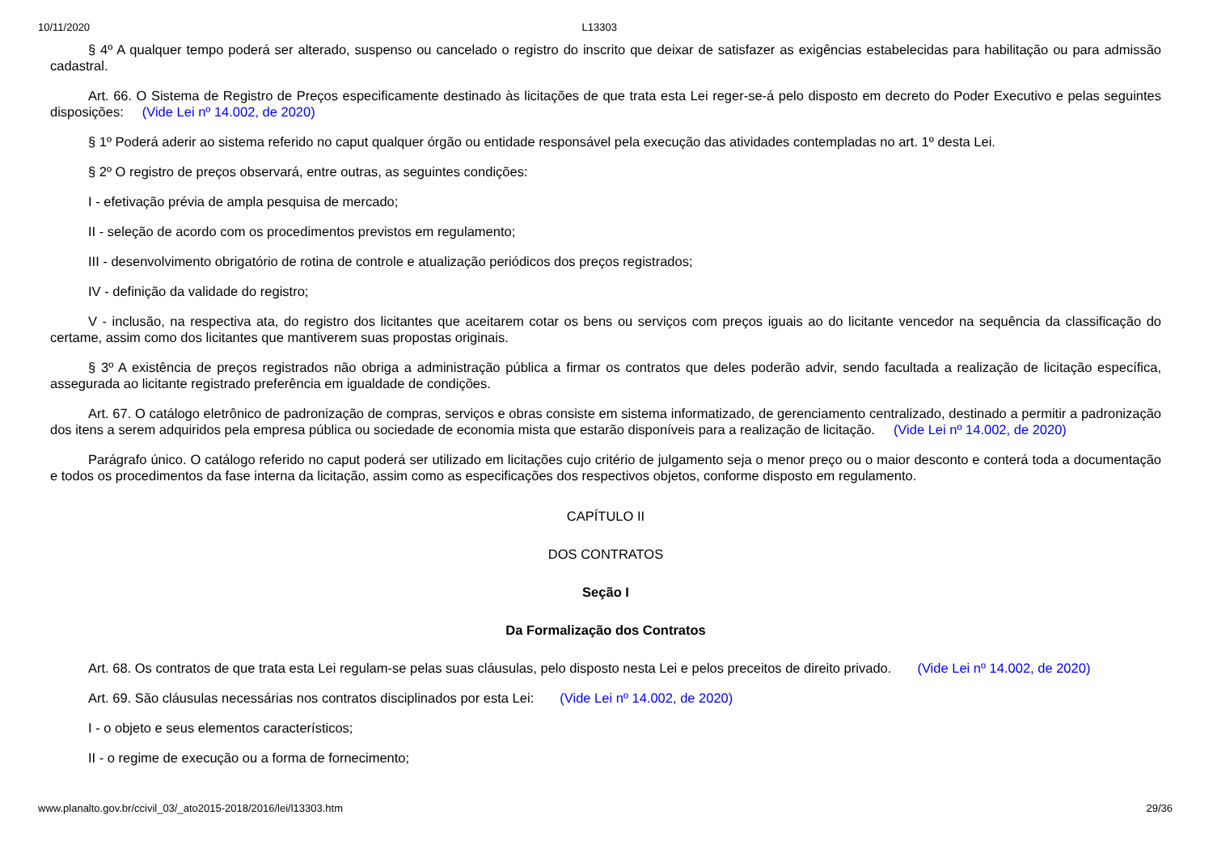10/11/2020 L13303
§ 4º A qualquer tempo poderá ser alterado, suspenso ou cancelado o registro do inscrito que deixar de satisfazer as exigências estabelecidas para habilitação ou para admissão cadastral.
Art. 66. O Sistema de Registro de Preços especificamente destinado às licitações de que trata esta Lei reger-se-á pelo disposto em decreto do Poder Executivo e pelas seguintes disposições: (Vide Lei nº 14.002, de 2020)
§ 1º Poderá aderir ao sistema referido no caput qualquer órgão ou entidade responsável pela execução das atividades contempladas no art. 1º desta Lei.
§ 2º O registro de preços observará, entre outras, as seguintes condições:
I - efetivação prévia de ampla pesquisa de mercado;
II - seleção de acordo com os procedimentos previstos em regulamento;
III - desenvolvimento obrigatório de rotina de controle e atualização periódicos dos preços registrados;
IV - definição da validade do registro;
V - inclusão, na respectiva ata, do registro dos licitantes que aceitarem cotar os bens ou serviços com preços iguais ao do licitante vencedor na sequência da classificação do certame, assim como dos licitantes que mantiverem suas propostas originais.
§ 3º A existência de preços registrados não obriga a administração pública a firmar os contratos que deles poderão advir, sendo facultada a realização de licitação específica, assegurada ao licitante registrado preferência em igualdade de condições.
Art. 67. O catálogo eletrônico de padronização de compras, serviços e obras consiste em sistema informatizado, de gerenciamento centralizado, destinado a permitir a padronização dos itens a serem adquiridos pela empresa pública ou sociedade de economia mista que estarão disponíveis para a realização de licitação. (Vide Lei nº 14.002, de 2020)
Parágrafo único. O catálogo referido no caput poderá ser utilizado em licitações cujo critério de julgamento seja o menor preço ou o maior desconto e conterá toda a documentação e todos os procedimentos da fase interna da licitação, assim como as especificações dos respectivos objetos, conforme disposto em regulamento.
CAPÍTULO II
DOS CONTRATOS
Seção I
Da Formalização dos Contratos
Art. 68. Os contratos de que trata esta Lei regulam-se pelas suas cláusulas, pelo disposto nesta Lei e pelos preceitos de direito privado. (Vide Lei nº 14.002, de 2020)
Art. 69. São cláusulas necessárias nos contratos disciplinados por esta Lei: (Vide Lei nº 14.002, de 2020)
I - o objeto e seus elementos característicos;
II - o regime de execução ou a forma de fornecimento;
www.planalto.gov.br/ccivil_03/_ato2015-2018/2016/lei/l13303.htm 29/36